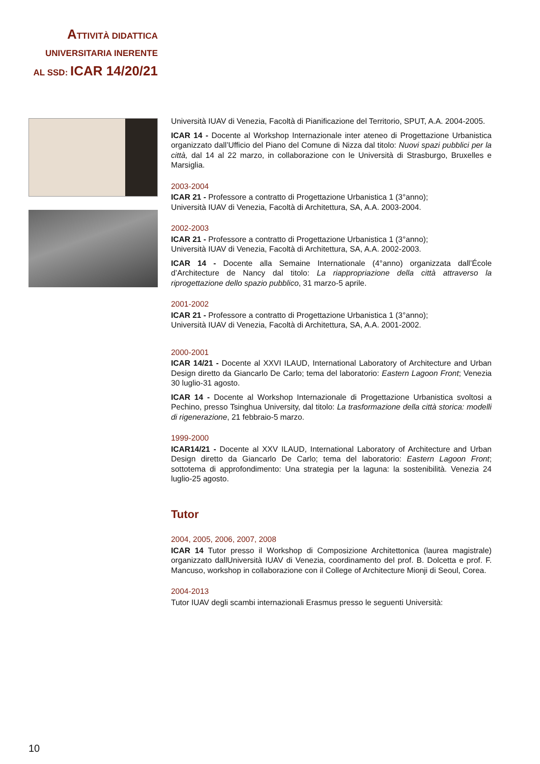ATTIVITÀ DIDATTICA
UNIVERSITARIA INERENTE
AL SSD: ICAR 14/20/21
Università IUAV di Venezia, Facoltà di Pianificazione del Territorio, SPUT, A.A. 2004-2005.
ICAR 14 - Docente al Workshop Internazionale inter ateneo di Progettazione Urbanistica organizzato dall’Ufficio del Piano del Comune di Nizza dal titolo: Nuovi spazi pubblici per la città, dal 14 al 22 marzo, in collaborazione con le Università di Strasburgo, Bruxelles e Marsiglia.
2003-2004
ICAR 21 - Professore a contratto di Progettazione Urbanistica 1 (3°anno);
Università IUAV di Venezia, Facoltà di Architettura, SA, A.A. 2003-2004.
2002-2003
ICAR 21 - Professore a contratto di Progettazione Urbanistica 1 (3°anno);
Università IUAV di Venezia, Facoltà di Architettura, SA, A.A. 2002-2003.
ICAR 14 - Docente alla Semaine Internationale (4°anno) organizzata dall’École d’Architecture de Nancy dal titolo: La riappropriazione della città attraverso la riprogettazione dello spazio pubblico, 31 marzo-5 aprile.
2001-2002
ICAR 21 - Professore a contratto di Progettazione Urbanistica 1 (3°anno);
Università IUAV di Venezia, Facoltà di Architettura, SA, A.A. 2001-2002.
2000-2001
ICAR 14/21 - Docente al XXVI ILAUD, International Laboratory of Architecture and Urban Design diretto da Giancarlo De Carlo; tema del laboratorio: Eastern Lagoon Front; Venezia 30 luglio-31 agosto.
ICAR 14 - Docente al Workshop Internazionale di Progettazione Urbanistica svoltosi a Pechino, presso Tsinghua University, dal titolo: La trasformazione della città storica: modelli di rigenerazione, 21 febbraio-5 marzo.
1999-2000
ICAR14/21 - Docente al XXV ILAUD, International Laboratory of Architecture and Urban Design diretto da Giancarlo De Carlo; tema del laboratorio: Eastern Lagoon Front; sottotema di approfondimento: Una strategia per la laguna: la sostenibilità. Venezia 24 luglio-25 agosto.
Tutor
2004, 2005, 2006, 2007, 2008
ICAR 14 Tutor presso il Workshop di Composizione Architettonica (laurea magistrale) organizzato dallUniversità IUAV di Venezia, coordinamento del prof. B. Dolcetta e prof. F. Mancuso, workshop in collaborazione con il College of Architecture Mionji di Seoul, Corea.
2004-2013
Tutor IUAV degli scambi internazionali Erasmus presso le seguenti Università:
10